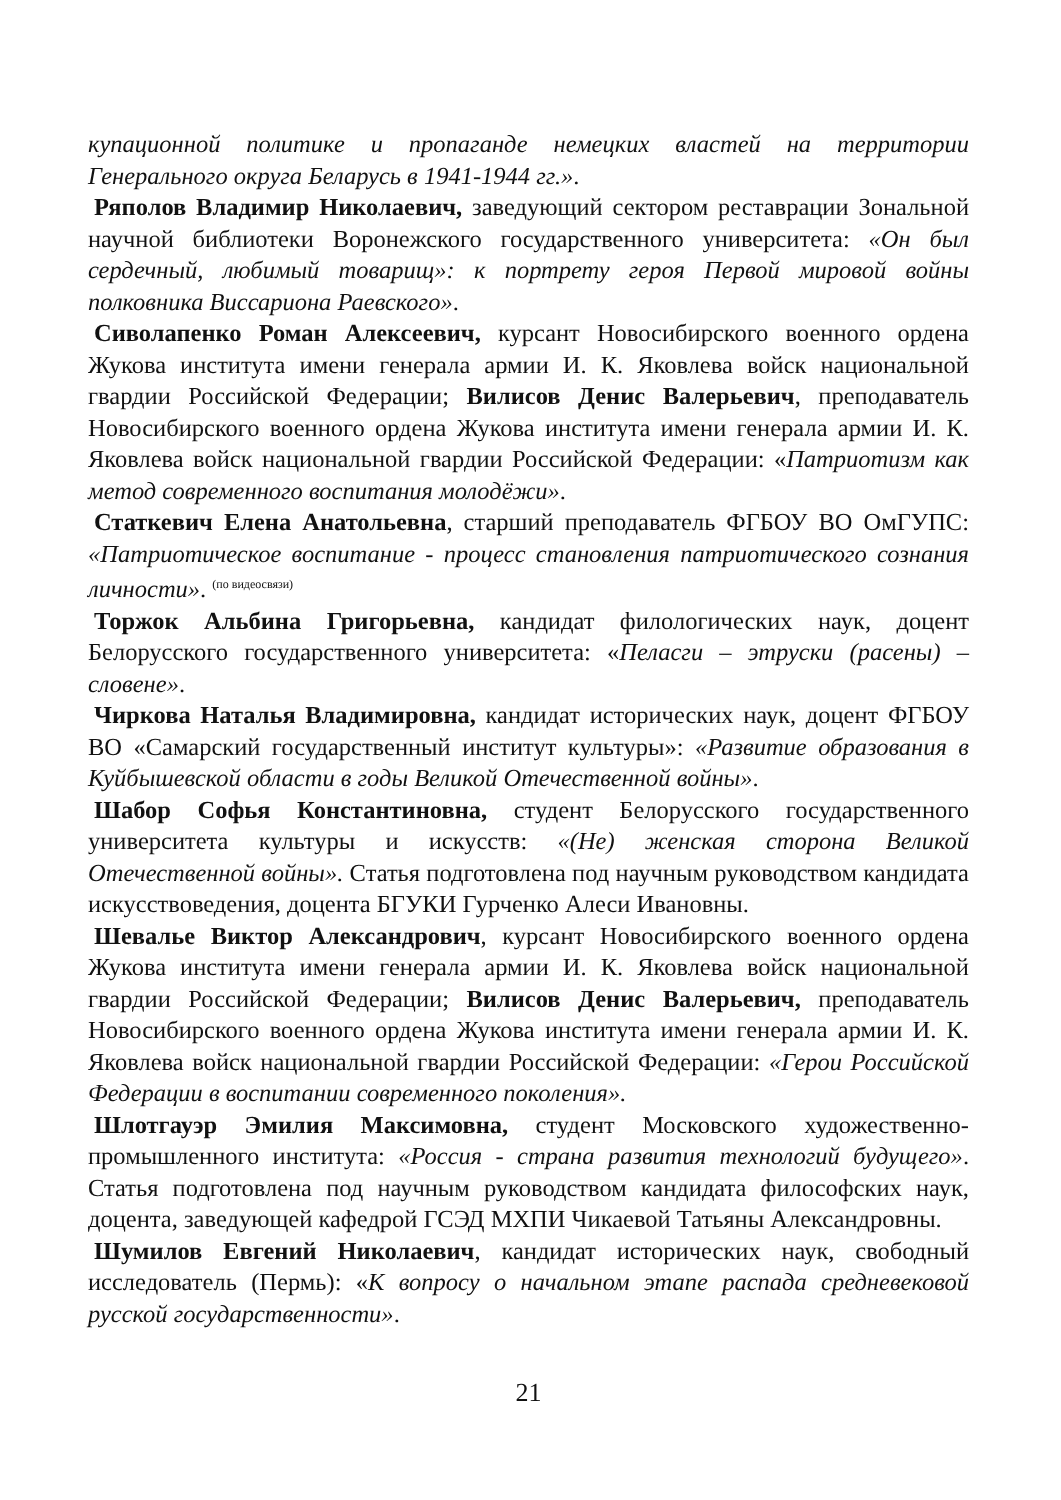купационной политике и пропаганде немецких властей на территории Генерального округа Беларусь в 1941-1944 гг.».
Ряполов Владимир Николаевич, заведующий сектором реставрации Зональной научной библиотеки Воронежского государственного университета: «Он был сердечный, любимый товарищ»: к портрету героя Первой мировой войны полковника Виссариона Раевского».
Сиволапенко Роман Алексеевич, курсант Новосибирского военного ордена Жукова института имени генерала армии И. К. Яковлева войск национальной гвардии Российской Федерации; Вилисов Денис Валерьевич, преподаватель Новосибирского военного ордена Жукова института имени генерала армии И. К. Яковлева войск национальной гвардии Российской Федерации: «Патриотизм как метод современного воспитания молодёжи».
Статкевич Елена Анатольевна, старший преподаватель ФГБОУ ВО ОмГУПС: «Патриотическое воспитание - процесс становления патриотического сознания личности». <sup>(по видеосвязи)</sup>
Торжок Альбина Григорьевна, кандидат филологических наук, доцент Белорусского государственного университета: «Пеласги – этруски (расены) – словене».
Чиркова Наталья Владимировна, кандидат исторических наук, доцент ФГБОУ ВО «Самарский государственный институт культуры»: «Развитие образования в Куйбышевской области в годы Великой Отечественной войны».
Шабор Софья Константиновна, студент Белорусского государственного университета культуры и искусств: «(Не) женская сторона Великой Отечественной войны». Статья подготовлена под научным руководством кандидата искусствоведения, доцента БГУКИ Гурченко Алеси Ивановны.
Шевалье Виктор Александрович, курсант Новосибирского военного ордена Жукова института имени генерала армии И. К. Яковлева войск национальной гвардии Российской Федерации; Вилисов Денис Валерьевич, преподаватель Новосибирского военного ордена Жукова института имени генерала армии И. К. Яковлева войск национальной гвардии Российской Федерации: «Герои Российской Федерации в воспитании современного поколения».
Шлотгауэр Эмилия Максимовна, студент Московского художественно-промышленного института: «Россия - страна развития технологий будущего». Статья подготовлена под научным руководством кандидата философских наук, доцента, заведующей кафедрой ГСЭД МХПИ Чикаевой Татьяны Александровны.
Шумилов Евгений Николаевич, кандидат исторических наук, свободный исследователь (Пермь): «К вопросу о начальном этапе распада средневековой русской государственности».
21